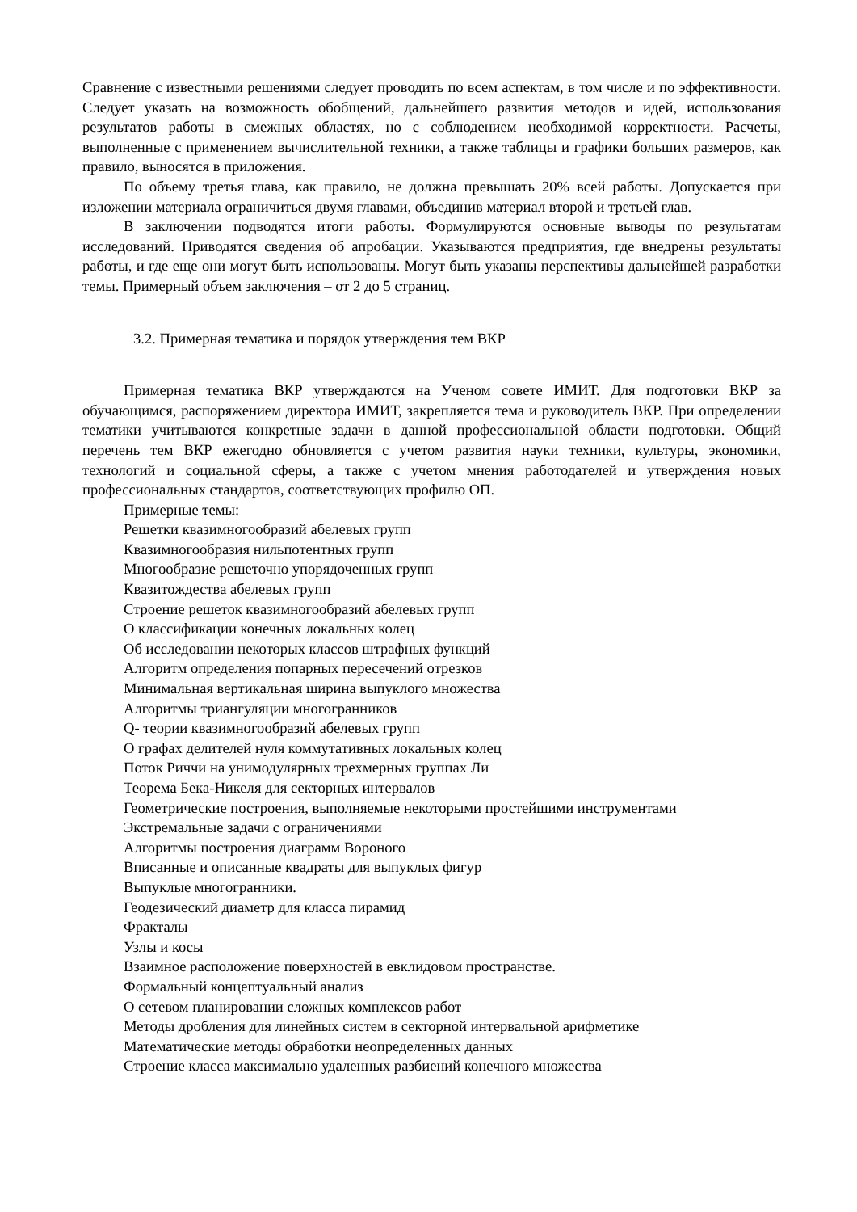Сравнение с известными решениями следует проводить по всем аспектам, в том числе и по эффективности. Следует указать на возможность обобщений, дальнейшего развития методов и идей, использования результатов работы в смежных областях, но с соблюдением необходимой корректности. Расчеты, выполненные с применением вычислительной техники, а также таблицы и графики больших размеров, как правило, выносятся в приложения.
По объему третья глава, как правило, не должна превышать 20% всей работы. Допускается при изложении материала ограничиться двумя главами, объединив материал второй и третьей глав.
В заключении подводятся итоги работы. Формулируются основные выводы по результатам исследований. Приводятся сведения об апробации. Указываются предприятия, где внедрены результаты работы, и где еще они могут быть использованы. Могут быть указаны перспективы дальнейшей разработки темы. Примерный объем заключения – от 2 до 5 страниц.
3.2. Примерная тематика и порядок утверждения тем ВКР
Примерная тематика ВКР утверждаются на Ученом совете ИМИТ. Для подготовки ВКР за обучающимся, распоряжением директора ИМИТ, закрепляется тема и руководитель ВКР. При определении тематики учитываются конкретные задачи в данной профессиональной области подготовки. Общий перечень тем ВКР ежегодно обновляется с учетом развития науки техники, культуры, экономики, технологий и социальной сферы, а также с учетом мнения работодателей и утверждения новых профессиональных стандартов, соответствующих профилю ОП.
Примерные темы:
Решетки квазимногообразий абелевых групп
Квазимногообразия нильпотентных групп
Многообразие решеточно упорядоченных групп
Квазитождества абелевых групп
Строение решеток квазимногообразий абелевых групп
О классификации конечных локальных колец
Об исследовании некоторых классов штрафных функций
Алгоритм определения попарных пересечений отрезков
Минимальная вертикальная ширина выпуклого множества
Алгоритмы триангуляции многогранников
Q- теории квазимногообразий абелевых групп
О графах делителей нуля коммутативных локальных колец
Поток Риччи на унимодулярных трехмерных группах Ли
Теорема Бека-Никеля для секторных интервалов
Геометрические построения, выполняемые некоторыми простейшими инструментами
Экстремальные задачи с ограничениями
Алгоритмы построения диаграмм Вороного
Вписанные и описанные квадраты для выпуклых фигур
Выпуклые многогранники.
Геодезический диаметр для класса пирамид
Фракталы
Узлы и косы
Взаимное расположение поверхностей в евклидовом пространстве.
Формальный концептуальный анализ
О сетевом планировании сложных комплексов работ
Методы дробления для линейных систем в секторной интервальной арифметике
Математические методы обработки неопределенных данных
Строение класса максимально удаленных разбиений конечного множества